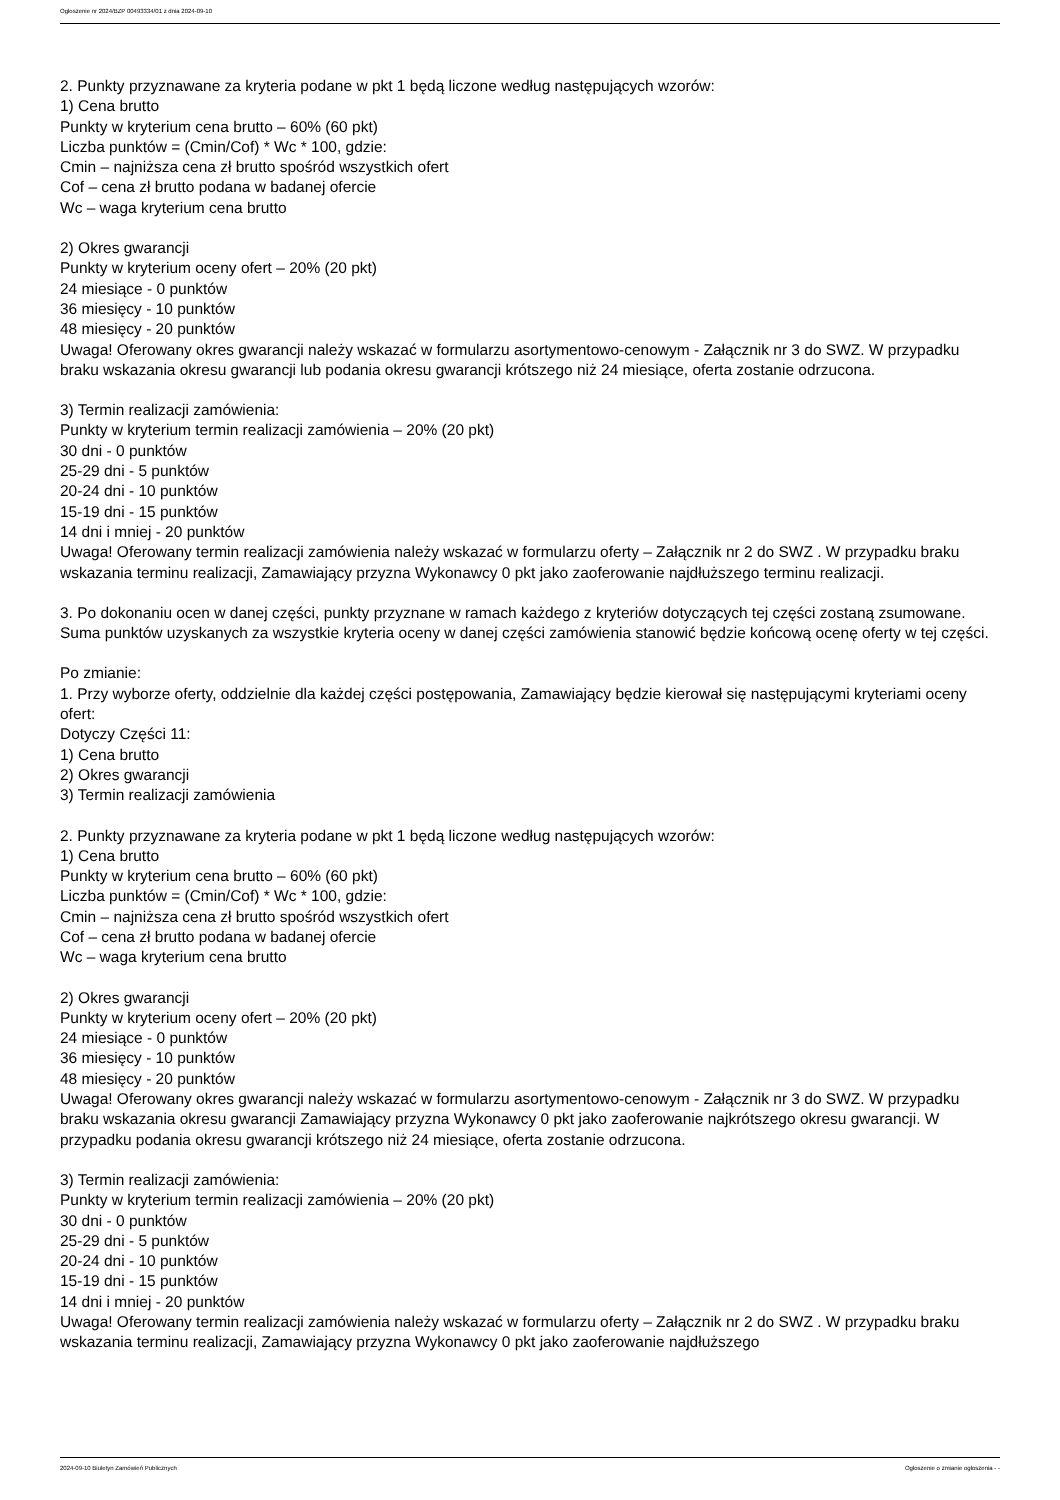Ogłoszenie nr 2024/BZP 00493334/01 z dnia 2024-09-10
2. Punkty przyznawane za kryteria podane w pkt 1 będą liczone według następujących wzorów:
1) Cena brutto
Punkty w kryterium cena brutto – 60% (60 pkt)
Liczba punktów = (Cmin/Cof) * Wc * 100, gdzie:
Cmin – najniższa cena zł brutto spośród wszystkich ofert
Cof – cena zł brutto podana w badanej ofercie
Wc – waga kryterium cena brutto
2) Okres gwarancji
Punkty w kryterium oceny ofert – 20% (20 pkt)
24 miesiące - 0 punktów
36 miesięcy - 10 punktów
48 miesięcy - 20 punktów
Uwaga! Oferowany okres gwarancji należy wskazać w formularzu asortymentowo-cenowym - Załącznik nr 3 do SWZ. W przypadku braku wskazania okresu gwarancji lub podania okresu gwarancji krótszego niż 24 miesiące, oferta zostanie odrzucona.
3) Termin realizacji zamówienia:
Punkty w kryterium termin realizacji zamówienia – 20% (20 pkt)
30 dni - 0 punktów
25-29 dni - 5 punktów
20-24 dni - 10 punktów
15-19 dni - 15 punktów
14 dni i mniej - 20 punktów
Uwaga! Oferowany termin realizacji zamówienia należy wskazać w formularzu oferty – Załącznik nr 2 do SWZ . W przypadku braku wskazania terminu realizacji, Zamawiający przyzna Wykonawcy 0 pkt jako zaoferowanie najdłuższego terminu realizacji.
3. Po dokonaniu ocen w danej części, punkty przyznane w ramach każdego z kryteriów dotyczących tej części zostaną zsumowane. Suma punktów uzyskanych za wszystkie kryteria oceny w danej części zamówienia stanowić będzie końcową ocenę oferty w tej części.
Po zmianie:
1. Przy wyborze oferty, oddzielnie dla każdej części postępowania, Zamawiający będzie kierował się następującymi kryteriami oceny ofert:
Dotyczy Części 11:
1) Cena brutto
2) Okres gwarancji
3) Termin realizacji zamówienia
2. Punkty przyznawane za kryteria podane w pkt 1 będą liczone według następujących wzorów:
1) Cena brutto
Punkty w kryterium cena brutto – 60% (60 pkt)
Liczba punktów = (Cmin/Cof) * Wc * 100, gdzie:
Cmin – najniższa cena zł brutto spośród wszystkich ofert
Cof – cena zł brutto podana w badanej ofercie
Wc – waga kryterium cena brutto
2) Okres gwarancji
Punkty w kryterium oceny ofert – 20% (20 pkt)
24 miesiące - 0 punktów
36 miesięcy - 10 punktów
48 miesięcy - 20 punktów
Uwaga! Oferowany okres gwarancji należy wskazać w formularzu asortymentowo-cenowym - Załącznik nr 3 do SWZ. W przypadku braku wskazania okresu gwarancji Zamawiający przyzna Wykonawcy 0 pkt jako zaoferowanie najkrótszego okresu gwarancji. W przypadku podania okresu gwarancji krótszego niż 24 miesiące, oferta zostanie odrzucona.
3) Termin realizacji zamówienia:
Punkty w kryterium termin realizacji zamówienia – 20% (20 pkt)
30 dni - 0 punktów
25-29 dni - 5 punktów
20-24 dni - 10 punktów
15-19 dni - 15 punktów
14 dni i mniej - 20 punktów
Uwaga! Oferowany termin realizacji zamówienia należy wskazać w formularzu oferty – Załącznik nr 2 do SWZ . W przypadku braku wskazania terminu realizacji, Zamawiający przyzna Wykonawcy 0 pkt jako zaoferowanie najdłuższego
2024-09-10 Biuletyn Zamówień Publicznych Ogłoszenie o zmianie ogłoszenia - -